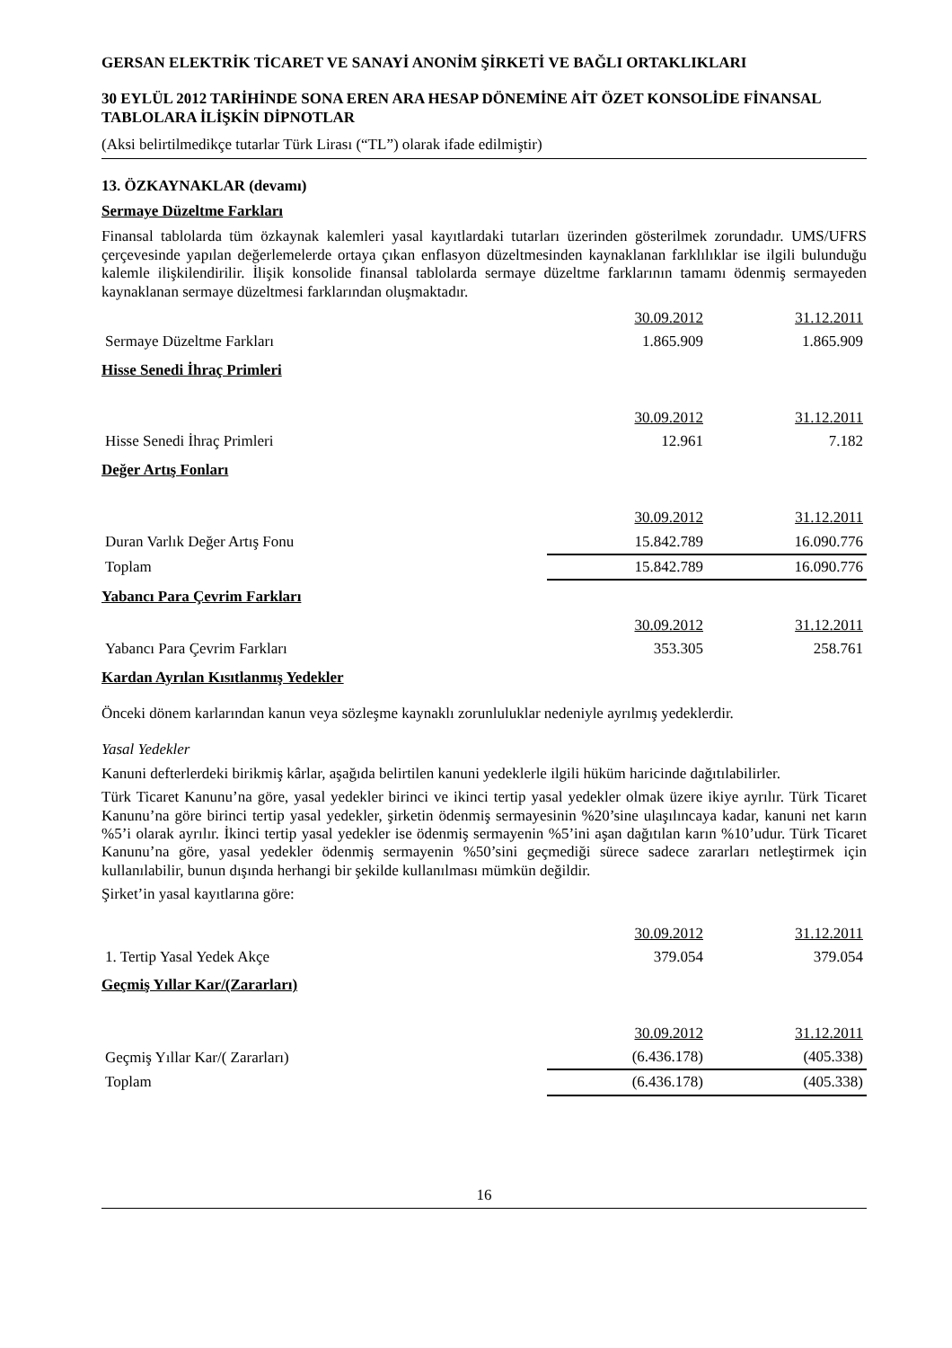GERSAN ELEKTRİK TİCARET VE SANAYİ ANONİM ŞİRKETİ VE BAĞLI ORTAKLIKLARI
30 EYLÜL 2012 TARİHİNDE SONA EREN ARA HESAP DÖNEMİNE AİT ÖZET KONSOLİDE FİNANSAL TABLOLARA İLİŞKİN DİPNOTLAR
(Aksi belirtilmedikçe tutarlar Türk Lirası (“TL”) olarak ifade edilmiştir)
13. ÖZKAYNAKLAR (devamı)
Sermaye Düzeltme Farkları
Finansal tablolarda tüm özkaynak kalemleri yasal kayıtlardaki tutarları üzerinden gösterilmek zorundadır. UMS/UFRS çerçevesinde yapılan değerlemelerde ortaya çıkan enflasyon düzeltmesinden kaynaklanan farklılıklar ise ilgili bulunduğu kalemle ilişkilendirilir. İlişik konsolide finansal tablolarda sermaye düzeltme farklarının tamamı ödenmiş sermayeden kaynaklanan sermaye düzeltmesi farklarından oluşmaktadır.
| | 30.09.2012 | 31.12.2011 |
| Sermaye Düzeltme Farkları | 1.865.909 | 1.865.909 |
Hisse Senedi İhraç Primleri
| | 30.09.2012 | 31.12.2011 |
| Hisse Senedi İhraç Primleri | 12.961 | 7.182 |
Değer Artış Fonları
| | 30.09.2012 | 31.12.2011 |
| Duran Varlık Değer Artış Fonu | 15.842.789 | 16.090.776 |
| Toplam | 15.842.789 | 16.090.776 |
Yabancı Para Çevrim Farkları
| | 30.09.2012 | 31.12.2011 |
| Yabancı Para Çevrim Farkları | 353.305 | 258.761 |
Kardan Ayrılan Kısıtlanmış Yedekler
Önceki dönem karlarından kanun veya sözleşme kaynaklı zorunluluklar nedeniyle ayrılmış yedeklerdir.
Yasal Yedekler
Kanuni defterlerdeki birikmiş kârlar, aşağıda belirtilen kanuni yedeklerle ilgili hüküm haricinde dağıtılabilirler.
Türk Ticaret Kanunu’na göre, yasal yedekler birinci ve ikinci tertip yasal yedekler olmak üzere ikiye ayrılır. Türk Ticaret Kanunu’na göre birinci tertip yasal yedekler, şirketin ödenmiş sermayesinin %20’sine ulaşılıncaya kadar, kanuni net karın %5’i olarak ayrılır. İkinci tertip yasal yedekler ise ödenmiş sermayenin %5’ini aşan dağıtılan karın %10’udur. Türk Ticaret Kanunu’na göre, yasal yedekler ödenmiş sermayenin %50’sini geçmediği sürece sadece zararları netleştirmek için kullanılabilir, bunun dışında herhangi bir şekilde kullanılması mümkün değildir.
Şirket’in yasal kayıtlarına göre:
| | 30.09.2012 | 31.12.2011 |
| 1. Tertip Yasal Yedek Akçe | 379.054 | 379.054 |
Geçmiş Yıllar Kar/(Zararları)
| | 30.09.2012 | 31.12.2011 |
| Geçmiş Yıllar Kar/( Zararları) | (6.436.178) | (405.338) |
| Toplam | (6.436.178) | (405.338) |
16